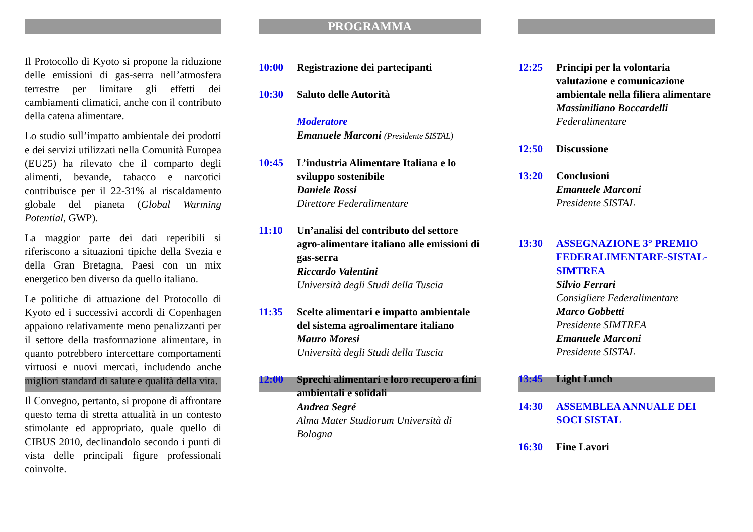Il Protocollo di Kyoto si propone la riduzione delle emissioni di gas-serra nell’atmosfera terrestre per limitare gli effetti dei cambiamenti climatici, anche con il contributo della catena alimentare.
Lo studio sull’impatto ambientale dei prodotti e dei servizi utilizzati nella Comunità Europea (EU25) ha rilevato che il comparto degli alimenti, bevande, tabacco e narcotici contribuisce per il 22-31% al riscaldamento globale del pianeta (Global Warming Potential, GWP).
La maggior parte dei dati reperibili si riferiscono a situazioni tipiche della Svezia e della Gran Bretagna, Paesi con un mix energetico ben diverso da quello italiano.
Le politiche di attuazione del Protocollo di Kyoto ed i successivi accordi di Copenhagen appaiono relativamente meno penalizzanti per il settore della trasformazione alimentare, in quanto potrebbero intercettare comportamenti virtuosi e nuovi mercati, includendo anche migliori standard di salute e qualità della vita.
Il Convegno, pertanto, si propone di affrontare questo tema di stretta attualità in un contesto stimolante ed appropriato, quale quello di CIBUS 2010, declinandolo secondo i punti di vista delle principali figure professionali coinvolte.
PROGRAMMA
10:00 Registrazione dei partecipanti
10:30 Saluto delle Autorità
Moderatore
Emanuele Marconi (Presidente SISTAL)
10:45 L’industria Alimentare Italiana e lo sviluppo sostenibile
Daniele Rossi
Direttore Federalimentare
11:10 Un’analisi del contributo del settore agro-alimentare italiano alle emissioni di gas-serra
Riccardo Valentini
Università degli Studi della Tuscia
11:35 Scelte alimentari e impatto ambientale del sistema agroalimentare italiano
Mauro Moresi
Università degli Studi della Tuscia
12:00 Sprechi alimentari e loro recupero a fini ambientali e solidali
Andrea Segré
Alma Mater Studiorum Università di Bologna
12:25 Principi per la volontaria valutazione e comunicazione ambientale nella filiera alimentare
Massimiliano Boccardelli
Federalimentare
12:50 Discussione
13:20 Conclusioni
Emanuele Marconi
Presidente SISTAL
13:30 ASSEGNAZIONE 3° PREMIO FEDERALIMENTARE-SISTAL-SIMTREA
Silvio Ferrari
Consigliere Federalimentare
Marco Gobbetti
Presidente SIMTREA
Emanuele Marconi
Presidente SISTAL
13:45 Light Lunch
14:30 ASSEMBLEA ANNUALE DEI SOCI SISTAL
16:30 Fine Lavori